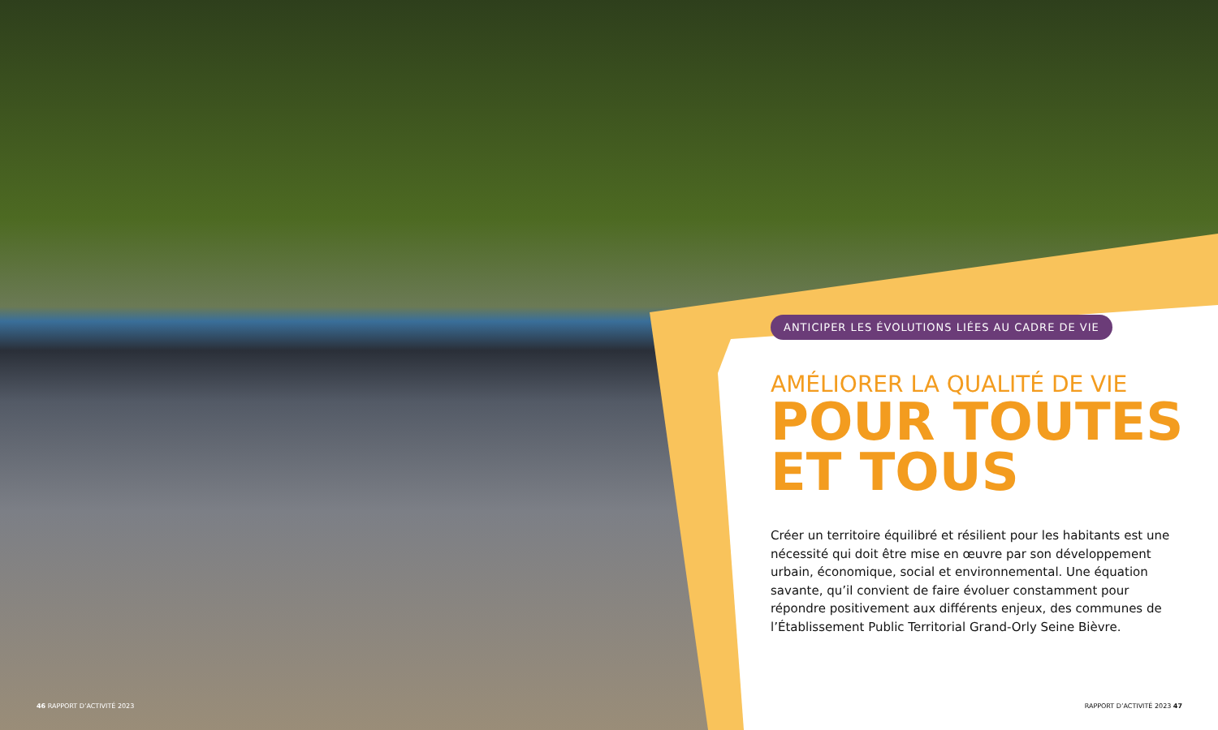ANTICIPER LES ÉVOLUTIONS LIÉES AU CADRE DE VIE
AMÉLIORER LA QUALITÉ DE VIE
POUR TOUTES ET TOUS
Créer un territoire équilibré et résilient pour les habitants est une nécessité qui doit être mise en œuvre par son développement urbain, économique, social et environnemental. Une équation savante, qu’il convient de faire évoluer constamment pour répondre positivement aux différents enjeux, des communes de l’Établissement Public Territorial Grand-Orly Seine Bièvre.
46 RAPPORT D’ACTIVITÉ 2023 RAPPORT D’ACTIVITÉ 2023 47